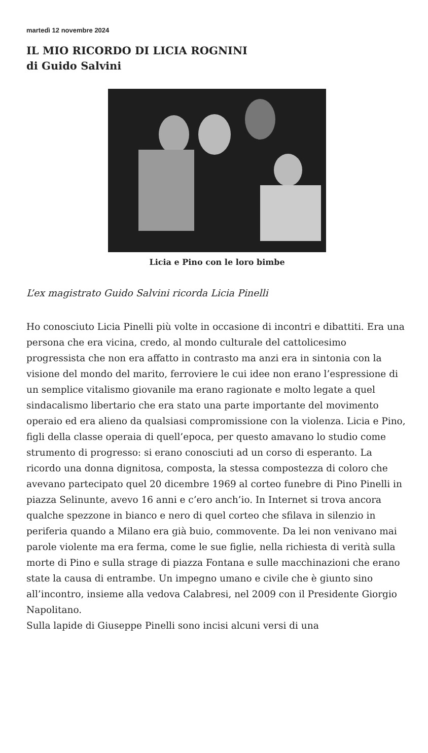martedì 12 novembre 2024
IL MIO RICORDO DI LICIA ROGNINI
di Guido Salvini
Licia e Pino con le loro bimbe
L’ex magistrato Guido Salvini ricorda Licia Pinelli
Ho conosciuto Licia Pinelli più volte in occasione di incontri e dibattiti. Era una persona che era vicina, credo, al mondo culturale del cattolicesimo progressista che non era affatto in contrasto ma anzi era in sintonia con la visione del mondo del marito, ferroviere le cui idee non erano l’espressione di un semplice vitalismo giovanile ma erano ragionate e molto legate a quel sindacalismo libertario che era stato una parte importante del movimento operaio ed era alieno da qualsiasi compromissione con la violenza. Licia e Pino, figli della classe operaia di quell’epoca, per questo amavano lo studio come strumento di progresso: si erano conosciuti ad un corso di esperanto. La ricordo una donna dignitosa, composta, la stessa compostezza di coloro che avevano partecipato quel 20 dicembre 1969 al corteo funebre di Pino Pinelli in piazza Selinunte, avevo 16 anni e c’ero anch’io. In Internet si trova ancora qualche spezzone in bianco e nero di quel corteo che sfilava in silenzio in periferia quando a Milano era già buio, commovente. Da lei non venivano mai parole violente ma era ferma, come le sue figlie, nella richiesta di verità sulla morte di Pino e sulla strage di piazza Fontana e sulle macchinazioni che erano state la causa di entrambe. Un impegno umano e civile che è giunto sino all’incontro, insieme alla vedova Calabresi, nel 2009 con il Presidente Giorgio Napolitano.
Sulla lapide di Giuseppe Pinelli sono incisi alcuni versi di una